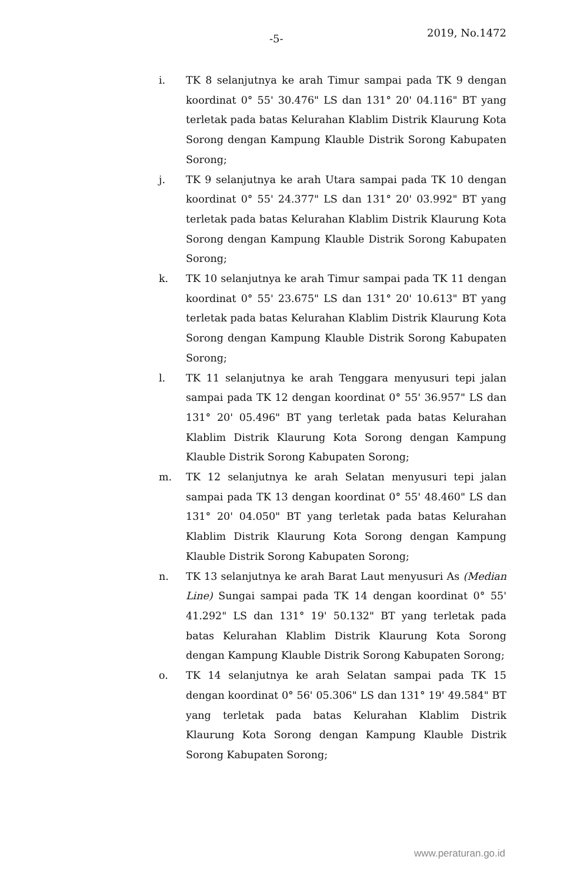-5- 2019, No.1472
i. TK 8 selanjutnya ke arah Timur sampai pada TK 9 dengan koordinat 0° 55' 30.476" LS dan 131° 20' 04.116" BT yang terletak pada batas Kelurahan Klablim Distrik Klaurung Kota Sorong dengan Kampung Klauble Distrik Sorong Kabupaten Sorong;
j. TK 9 selanjutnya ke arah Utara sampai pada TK 10 dengan koordinat 0° 55' 24.377" LS dan 131° 20' 03.992" BT yang terletak pada batas Kelurahan Klablim Distrik Klaurung Kota Sorong dengan Kampung Klauble Distrik Sorong Kabupaten Sorong;
k. TK 10 selanjutnya ke arah Timur sampai pada TK 11 dengan koordinat 0° 55' 23.675" LS dan 131° 20' 10.613" BT yang terletak pada batas Kelurahan Klablim Distrik Klaurung Kota Sorong dengan Kampung Klauble Distrik Sorong Kabupaten Sorong;
l. TK 11 selanjutnya ke arah Tenggara menyusuri tepi jalan sampai pada TK 12 dengan koordinat 0° 55' 36.957" LS dan 131° 20' 05.496" BT yang terletak pada batas Kelurahan Klablim Distrik Klaurung Kota Sorong dengan Kampung Klauble Distrik Sorong Kabupaten Sorong;
m. TK 12 selanjutnya ke arah Selatan menyusuri tepi jalan sampai pada TK 13 dengan koordinat 0° 55' 48.460" LS dan 131° 20' 04.050" BT yang terletak pada batas Kelurahan Klablim Distrik Klaurung Kota Sorong dengan Kampung Klauble Distrik Sorong Kabupaten Sorong;
n. TK 13 selanjutnya ke arah Barat Laut menyusuri As (Median Line) Sungai sampai pada TK 14 dengan koordinat 0° 55' 41.292" LS dan 131° 19' 50.132" BT yang terletak pada batas Kelurahan Klablim Distrik Klaurung Kota Sorong dengan Kampung Klauble Distrik Sorong Kabupaten Sorong;
o. TK 14 selanjutnya ke arah Selatan sampai pada TK 15 dengan koordinat 0° 56' 05.306" LS dan 131° 19' 49.584" BT yang terletak pada batas Kelurahan Klablim Distrik Klaurung Kota Sorong dengan Kampung Klauble Distrik Sorong Kabupaten Sorong;
www.peraturan.go.id